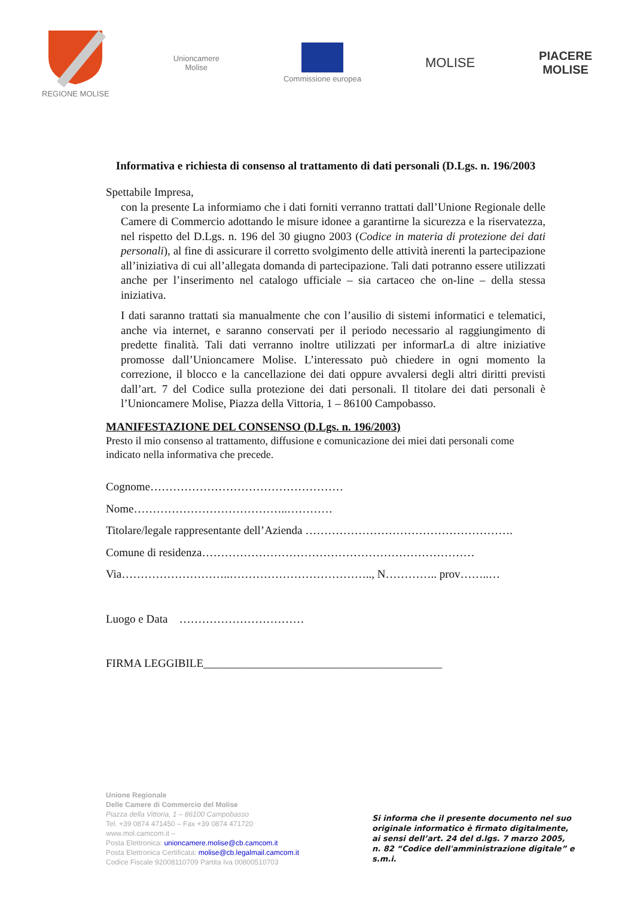REGIONE MOLISE
Unioncamere
Molise
Commissione europea
MOLISE
PIACERE
MOLISE
Informativa e richiesta di consenso al trattamento di dati personali (D.Lgs. n. 196/2003
Spettabile Impresa,
con la presente La informiamo che i dati forniti verranno trattati dall’Unione Regionale delle Camere di Commercio adottando le misure idonee a garantirne la sicurezza e la riservatezza, nel rispetto del D.Lgs. n. 196 del 30 giugno 2003 (Codice in materia di protezione dei dati personali), al fine di assicurare il corretto svolgimento delle attività inerenti la partecipazione all’iniziativa di cui all’allegata domanda di partecipazione. Tali dati potranno essere utilizzati anche per l’inserimento nel catalogo ufficiale – sia cartaceo che on-line – della stessa iniziativa.
I dati saranno trattati sia manualmente che con l’ausilio di sistemi informatici e telematici, anche via internet, e saranno conservati per il periodo necessario al raggiungimento di predette finalità. Tali dati verranno inoltre utilizzati per informarLa di altre iniziative promosse dall’Unioncamere Molise. L’interessato può chiedere in ogni momento la correzione, il blocco e la cancellazione dei dati oppure avvalersi degli altri diritti previsti dall’art. 7 del Codice sulla protezione dei dati personali. Il titolare dei dati personali è l’Unioncamere Molise, Piazza della Vittoria, 1 – 86100 Campobasso.
MANIFESTAZIONE DEL CONSENSO (D.Lgs. n. 196/2003)
Presto il mio consenso al trattamento, diffusione e comunicazione dei miei dati personali come indicato nella informativa che precede.
Cognome……………………………………………
Nome…………………………………..…………
Titolare/legale rappresentante dell’Azienda ……………………………………………….
Comune di residenza………………………………………………………………
Via………………………..……………………………….., N………….. prov……..…
Luogo e Data ……………………………
FIRMA LEGGIBILE__________________________________________
Unione Regionale
Delle Camere di Commercio del Molise
Piazza della Vittoria, 1 – 86100 Campobasso
Tel. +39 0874 471450 – Fax +39 0874 471720
www.mol.camcom.it –
Posta Elettronica: unioncamere.molise@cb.camcom.it
Posta Elettronica Certificata: molise@cb.legalmail.camcom.it
Codice Fiscale 92008110709 Partita Iva 00800510703
Si informa che il presente documento nel suo originale informatico è firmato digitalmente, ai sensi dell’art. 24 del d.lgs. 7 marzo 2005, n. 82 “Codice dell'amministrazione digitale” e s.m.i.